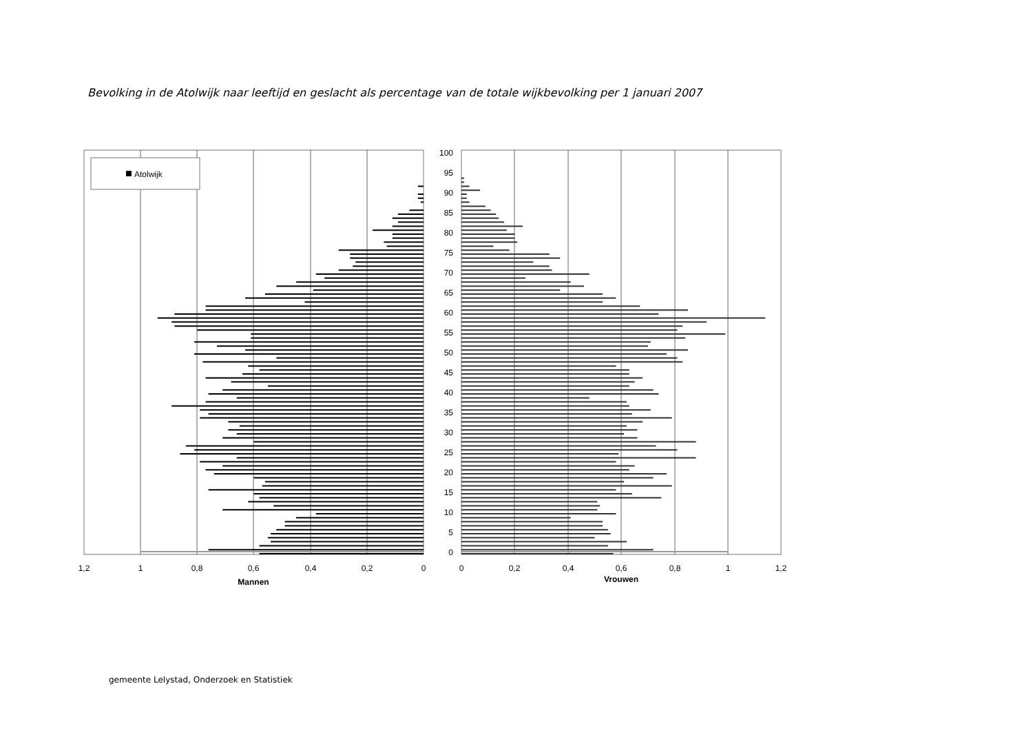Bevolking in de Atolwijk naar leeftijd en geslacht als percentage van de totale wijkbevolking per 1 januari 2007
Atolwijk
100
95
90
85
80
75
70
65
60
55
50
45
40
35
30
25
20
15
10
5
0
1,2
1
0,8
0,6
0,4
0,2
0
Mannen
0
0,2
0,4
0,6
0,8
1
1,2
Vrouwen
gemeente Lelystad, Onderzoek en Statistiek